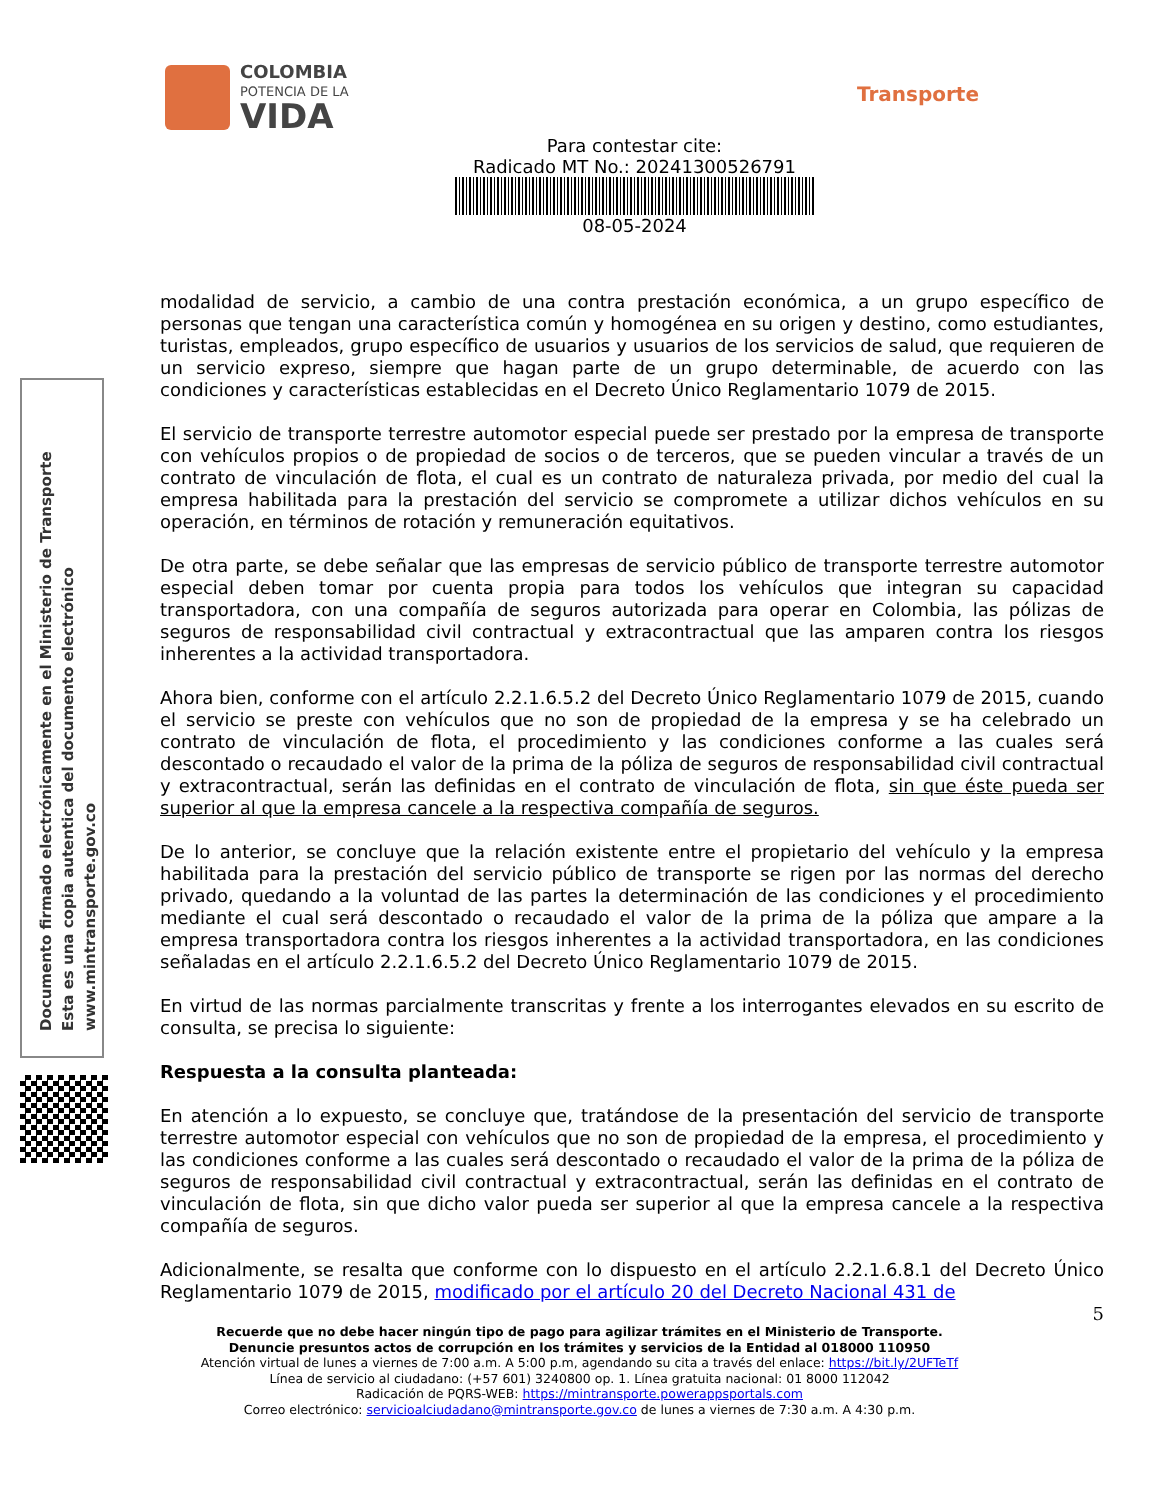COLOMBIA
POTENCIA DE LA
VIDA
Transporte
Para contestar cite:
Radicado MT No.: 20241300526791
08-05-2024
Documento firmado electrónicamente en el Ministerio de Transporte
Esta es una copia autentica del documento electrónico
www.mintransporte.gov.co
modalidad de servicio, a cambio de una contra prestación económica, a un grupo específico de personas que tengan una característica común y homogénea en su origen y destino, como estudiantes, turistas, empleados, grupo específico de usuarios y usuarios de los servicios de salud, que requieren de un servicio expreso, siempre que hagan parte de un grupo determinable, de acuerdo con las condiciones y características establecidas en el Decreto Único Reglamentario 1079 de 2015.
El servicio de transporte terrestre automotor especial puede ser prestado por la empresa de transporte con vehículos propios o de propiedad de socios o de terceros, que se pueden vincular a través de un contrato de vinculación de flota, el cual es un contrato de naturaleza privada, por medio del cual la empresa habilitada para la prestación del servicio se compromete a utilizar dichos vehículos en su operación, en términos de rotación y remuneración equitativos.
De otra parte, se debe señalar que las empresas de servicio público de transporte terrestre automotor especial deben tomar por cuenta propia para todos los vehículos que integran su capacidad transportadora, con una compañía de seguros autorizada para operar en Colombia, las pólizas de seguros de responsabilidad civil contractual y extracontractual que las amparen contra los riesgos inherentes a la actividad transportadora.
Ahora bien, conforme con el artículo 2.2.1.6.5.2 del Decreto Único Reglamentario 1079 de 2015, cuando el servicio se preste con vehículos que no son de propiedad de la empresa y se ha celebrado un contrato de vinculación de flota, el procedimiento y las condiciones conforme a las cuales será descontado o recaudado el valor de la prima de la póliza de seguros de responsabilidad civil contractual y extracontractual, serán las definidas en el contrato de vinculación de flota, sin que éste pueda ser superior al que la empresa cancele a la respectiva compañía de seguros.
De lo anterior, se concluye que la relación existente entre el propietario del vehículo y la empresa habilitada para la prestación del servicio público de transporte se rigen por las normas del derecho privado, quedando a la voluntad de las partes la determinación de las condiciones y el procedimiento mediante el cual será descontado o recaudado el valor de la prima de la póliza que ampare a la empresa transportadora contra los riesgos inherentes a la actividad transportadora, en las condiciones señaladas en el artículo 2.2.1.6.5.2 del Decreto Único Reglamentario 1079 de 2015.
En virtud de las normas parcialmente transcritas y frente a los interrogantes elevados en su escrito de consulta, se precisa lo siguiente:
Respuesta a la consulta planteada:
En atención a lo expuesto, se concluye que, tratándose de la presentación del servicio de transporte terrestre automotor especial con vehículos que no son de propiedad de la empresa, el procedimiento y las condiciones conforme a las cuales será descontado o recaudado el valor de la prima de la póliza de seguros de responsabilidad civil contractual y extracontractual, serán las definidas en el contrato de vinculación de flota, sin que dicho valor pueda ser superior al que la empresa cancele a la respectiva compañía de seguros.
Adicionalmente, se resalta que conforme con lo dispuesto en el artículo 2.2.1.6.8.1 del Decreto Único Reglamentario 1079 de 2015, modificado por el artículo 20 del Decreto Nacional 431 de
5
Recuerde que no debe hacer ningún tipo de pago para agilizar trámites en el Ministerio de Transporte.
Denuncie presuntos actos de corrupción en los trámites y servicios de la Entidad al 018000 110950
Atención virtual de lunes a viernes de 7:00 a.m. A 5:00 p.m, agendando su cita a través del enlace: https://bit.ly/2UFTeTf
Línea de servicio al ciudadano: (+57 601) 3240800 op. 1. Línea gratuita nacional: 01 8000 112042
Radicación de PQRS-WEB: https://mintransporte.powerappsportals.com
Correo electrónico: servicioalciudadano@mintransporte.gov.co de lunes a viernes de 7:30 a.m. A 4:30 p.m.